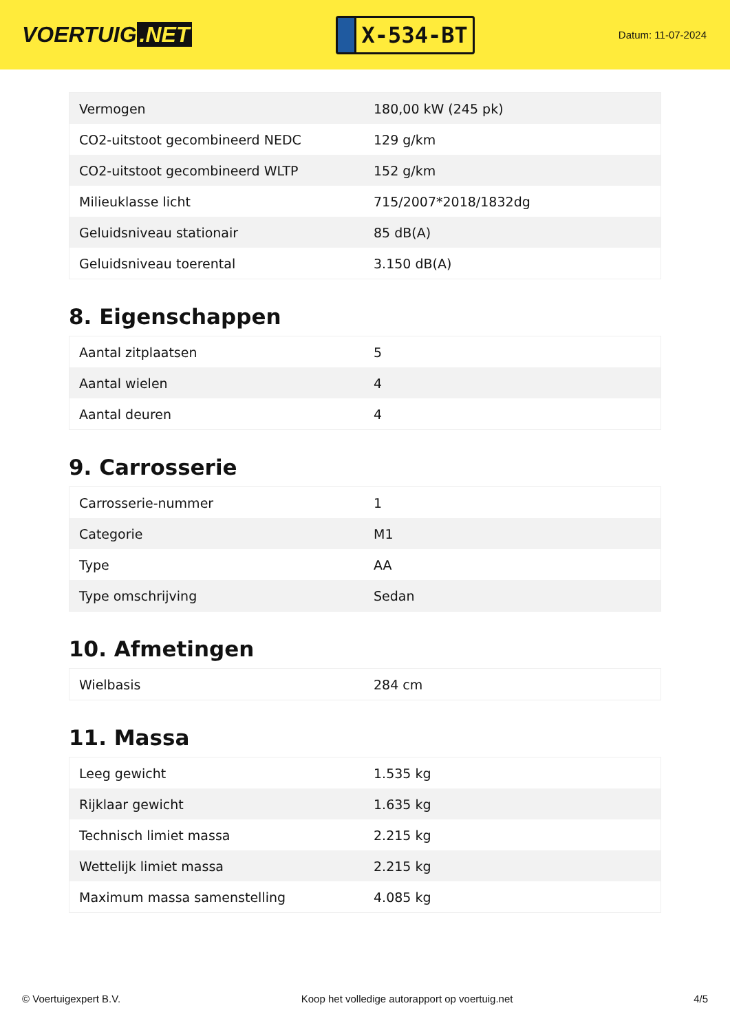VOERTUIG.NET
X-534-BT
Datum: 11-07-2024
| Vermogen | 180,00 kW (245 pk) |
| CO2-uitstoot gecombineerd NEDC | 129 g/km |
| CO2-uitstoot gecombineerd WLTP | 152 g/km |
| Milieuklasse licht | 715/2007*2018/1832dg |
| Geluidsniveau stationair | 85 dB(A) |
| Geluidsniveau toerental | 3.150 dB(A) |
8. Eigenschappen
| Aantal zitplaatsen | 5 |
| Aantal wielen | 4 |
| Aantal deuren | 4 |
9. Carrosserie
| Carrosserie-nummer | 1 |
| Categorie | M1 |
| Type | AA |
| Type omschrijving | Sedan |
10. Afmetingen
| Wielbasis | 284 cm |
11. Massa
| Leeg gewicht | 1.535 kg |
| Rijklaar gewicht | 1.635 kg |
| Technisch limiet massa | 2.215 kg |
| Wettelijk limiet massa | 2.215 kg |
| Maximum massa samenstelling | 4.085 kg |
© Voertuigexpert B.V. Koop het volledige autorapport op voertuig.net 4/5